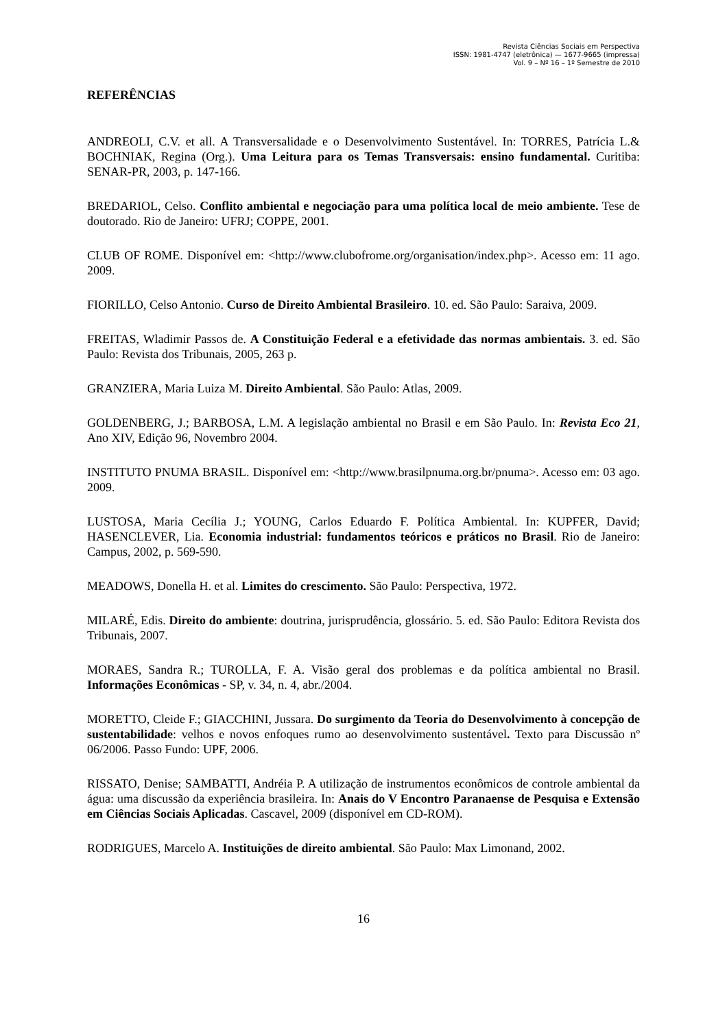Revista Ciências Sociais em Perspectiva
ISSN: 1981-4747 (eletrônica) — 1677-9665 (impressa)
Vol. 9 – Nº 16 – 1º Semestre de 2010
REFERÊNCIAS
ANDREOLI, C.V. et all. A Transversalidade e o Desenvolvimento Sustentável. In: TORRES, Patrícia L.& BOCHNIAK, Regina (Org.). Uma Leitura para os Temas Transversais: ensino fundamental. Curitiba: SENAR-PR, 2003, p. 147-166.
BREDARIOL, Celso. Conflito ambiental e negociação para uma política local de meio ambiente. Tese de doutorado. Rio de Janeiro: UFRJ; COPPE, 2001.
CLUB OF ROME. Disponível em: <http://www.clubofrome.org/organisation/index.php>. Acesso em: 11 ago. 2009.
FIORILLO, Celso Antonio. Curso de Direito Ambiental Brasileiro. 10. ed. São Paulo: Saraiva, 2009.
FREITAS, Wladimir Passos de. A Constituição Federal e a efetividade das normas ambientais. 3. ed. São Paulo: Revista dos Tribunais, 2005, 263 p.
GRANZIERA, Maria Luiza M. Direito Ambiental. São Paulo: Atlas, 2009.
GOLDENBERG, J.; BARBOSA, L.M. A legislação ambiental no Brasil e em São Paulo. In: Revista Eco 21, Ano XIV, Edição 96, Novembro 2004.
INSTITUTO PNUMA BRASIL. Disponível em: <http://www.brasilpnuma.org.br/pnuma>. Acesso em: 03 ago. 2009.
LUSTOSA, Maria Cecília J.; YOUNG, Carlos Eduardo F. Política Ambiental. In: KUPFER, David; HASENCLEVER, Lia. Economia industrial: fundamentos teóricos e práticos no Brasil. Rio de Janeiro: Campus, 2002, p. 569-590.
MEADOWS, Donella H. et al. Limites do crescimento. São Paulo: Perspectiva, 1972.
MILARÉ, Edis. Direito do ambiente: doutrina, jurisprudência, glossário. 5. ed. São Paulo: Editora Revista dos Tribunais, 2007.
MORAES, Sandra R.; TUROLLA, F. A. Visão geral dos problemas e da política ambiental no Brasil. Informações Econômicas - SP, v. 34, n. 4, abr./2004.
MORETTO, Cleide F.; GIACCHINI, Jussara. Do surgimento da Teoria do Desenvolvimento à concepção de sustentabilidade: velhos e novos enfoques rumo ao desenvolvimento sustentável. Texto para Discussão nº 06/2006. Passo Fundo: UPF, 2006.
RISSATO, Denise; SAMBATTI, Andréia P. A utilização de instrumentos econômicos de controle ambiental da água: uma discussão da experiência brasileira. In: Anais do V Encontro Paranaense de Pesquisa e Extensão em Ciências Sociais Aplicadas. Cascavel, 2009 (disponível em CD-ROM).
RODRIGUES, Marcelo A. Instituições de direito ambiental. São Paulo: Max Limonand, 2002.
16